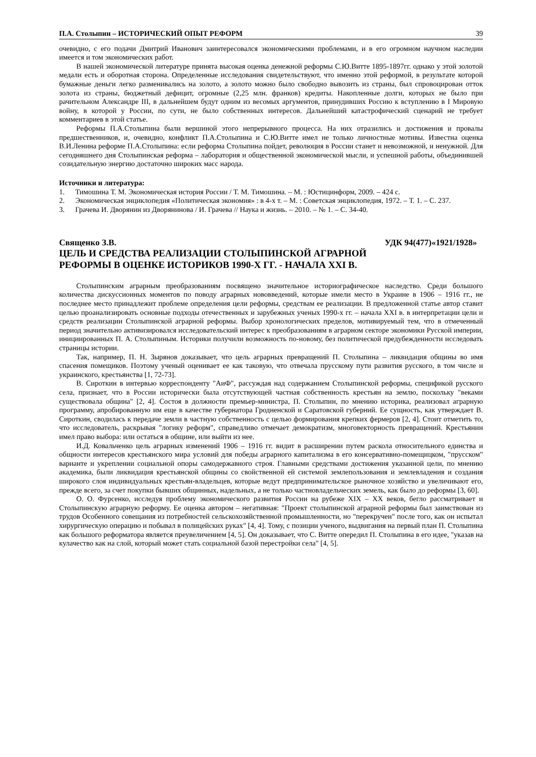П.А. Столыпин – ИСТОРИЧЕСКИЙ ОПЫТ РЕФОРМ 39
очевидно, с его подачи Дмитрий Иванович заинтересовался экономическими проблемами, и в его огромном научном наследии имеется и том экономических работ.
В нашей экономической литературе принята высокая оценка денежной реформы С.Ю.Витте 1895-1897гг. однако у этой золотой медали есть и оборотная сторона. Определенные исследования свидетельствуют, что именно этой реформой, в результате которой бумажные деньги легко разменивались на золото, а золото можно было свободно вывозить из страны, был спровоцирован отток золота из страны, бюджетный дефицит, огромные (2,25 млн. франков) кредиты. Накопленные долги, которых не было при рачительном Александре III, в дальнейшем будут одним из весомых аргументов, принудивших Россию к вступлению в I Мировую войну, в которой у России, по сути, не было собственных интересов. Дальнейший катастрофический сценарий не требует комментариев в этой статье.
Реформы П.А.Столыпина были вершиной этого непрерывного процесса. На них отразились и достижения и провалы предшественников, и, очевидно, конфликт П.А.Столыпина и С.Ю.Витте имел не только личностные мотивы. Известна оценка В.И.Ленина реформе П.А.Столыпина: если реформа Столыпина пойдет, революция в России станет и невозможной, и ненужной. Для сегодняшнего дня Столыпинская реформа – лаборатория и общественной экономической мысли, и успешной работы, объединившей созидательную энергию достаточно широких масс народа.
Источники и литература:
1. Тимошина Т. М. Экономическая история России / Т. М. Тимошина. – М. : Юстицинформ, 2009. – 424 с.
2. Экономическая энциклопедия «Политическая экономия» : в 4-х т. – М. : Советская энциклопедия, 1972. – Т. 1. – С. 237.
3. Грачева И. Дворянин из Дворянинова / И. Грачева // Наука и жизнь. – 2010. – № 1. – С. 34-40.
Священко З.В. УДК 94(477)«1921/1928»
ЦЕЛЬ И СРЕДСТВА РЕАЛИЗАЦИИ СТОЛЫПИНСКОЙ АГРАРНОЙ
РЕФОРМЫ В ОЦЕНКЕ ИСТОРИКОВ 1990-Х ГГ. - НАЧАЛА XXI В.
Столыпинским аграрным преобразованиям посвящено значительное историографическое наследство. Среди большого количества дискуссионных моментов по поводу аграрных нововведений, которые имели место в Украине в 1906 – 1916 гг., не последнее место принадлежит проблеме определения цели реформы, средствам ее реализации. В предложенной статье автор ставит целью проанализировать основные подходы отечественных и зарубежных ученых 1990-х гг. – начала XXI в. в интерпретации цели и средств реализации Столыпинской аграрной реформы. Выбор хронологических пределов, мотивируемый тем, что в отмеченный период значительно активизировался исследовательский интерес к преобразованиям в аграрном секторе экономики Русской империи, инициированных П. А. Столыпиным. Историки получили возможность по-новому, без политической предубежденности исследовать страницы истории.
Так, например, П. Н. Зырянов доказывает, что цель аграрных превращений П. Столыпина – ликвидация общины во имя спасения помещиков. Поэтому ученый оценивает ее как таковую, что отвечала прусскому пути развития русского, в том числе и украинского, крестьянства [1, 72-73].
В. Сироткин в интервью корреспонденту "АиФ", рассуждая над содержанием Столыпинской реформы, спецификой русского села, признает, что в России исторически была отсутствующей частная собственность крестьян на землю, поскольку "веками существовала община" [2, 4]. Состоя в должности премьер-министра, П. Столыпин, по мнению историка, реализовал аграрную программу, апробированную им еще в качестве губернатора Гродненской и Саратовской губерний. Ее сущность, как утверждает В. Сироткин, сводилась к передаче земли в частную собственность с целью формирования крепких фермеров [2, 4]. Стоит отметить то, что исследователь, раскрывая "логику реформ", справедливо отмечает демократизм, многовекторность превращений. Крестьянин имел право выбора: или остаться в общине, или выйти из нее.
И.Д. Ковальченко цель аграрных изменений 1906 – 1916 гг. видит в расширении путем раскола относительного единства и общности интересов крестьянского мира условий для победы аграрного капитализма в его консервативно-помещицком, "прусском" варианте и укреплении социальной опоры самодержавного строя. Главными средствами достижения указанной цели, по мнению академика, были ликвидация крестьянской общины со свойственной ей системой землепользования и землевладения и создания широкого слоя индивидуальных крестьян-владельцев, которые ведут предпринимательское рыночное хозяйство и увеличивают его, прежде всего, за счет покупки бывших общинных, надельных, а не только частновладельческих земель, как было до реформы [3, 60].
О. О. Фурсенко, исследуя проблему экономического развития России на рубеже XIX – XX веков, бегло рассматривает и Столыпинскую аграрную реформу. Ее оценка автором – негативная: "Проект столыпинской аграрной реформы был заимствован из трудов Особенного совещания из потребностей сельскохозяйственной промышленности, но "перекручен" после того, как он испытал хирургическую операцию и побывал в полицейских руках" [4, 4]. Тому, с позиции ученого, выдвигания на первый план П. Столыпина как большого реформатора является преувеличением [4, 5]. Он доказывает, что С. Витте опередил П. Столыпина в его идее, "указав на кулачество как на слой, который может стать социальной базой перестройки села" [4, 5].